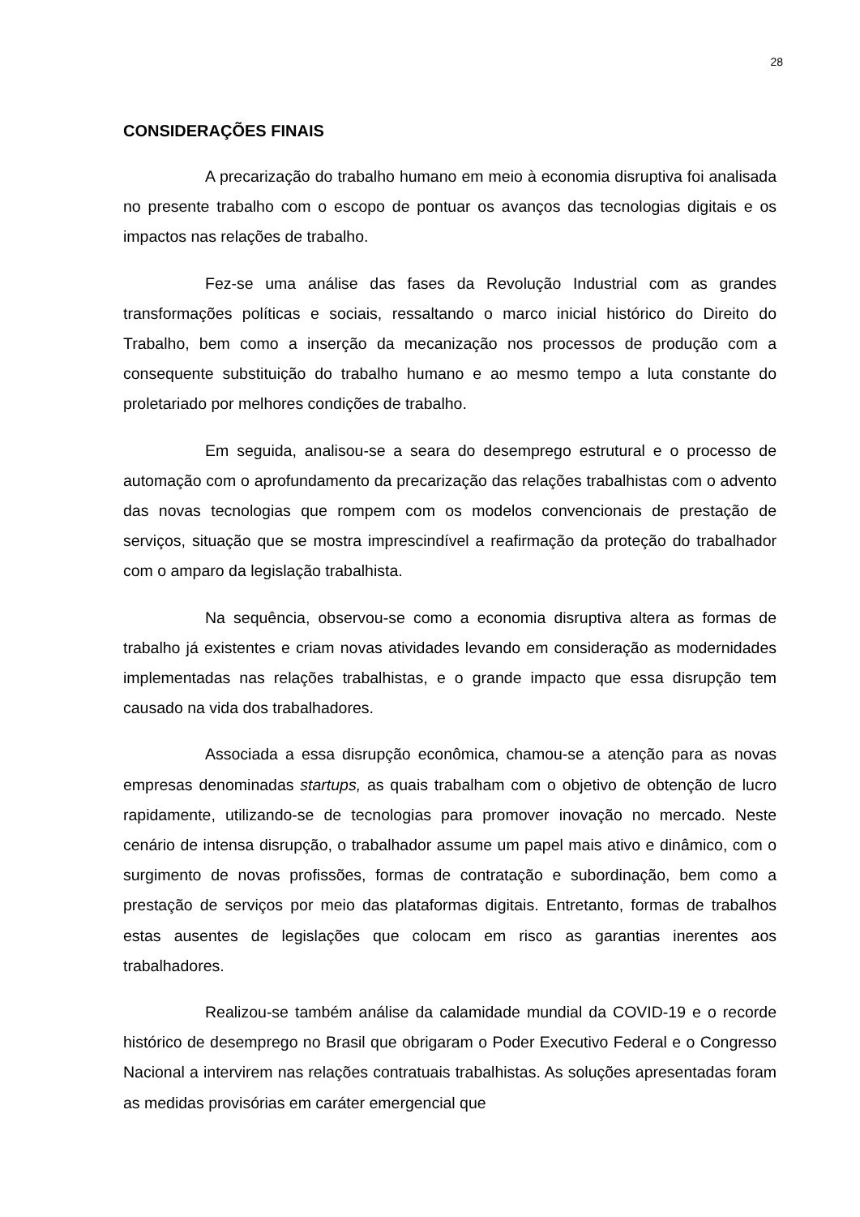28
CONSIDERAÇÕES FINAIS
A precarização do trabalho humano em meio à economia disruptiva foi analisada no presente trabalho com o escopo de pontuar os avanços das tecnologias digitais e os impactos nas relações de trabalho.
Fez-se uma análise das fases da Revolução Industrial com as grandes transformações políticas e sociais, ressaltando o marco inicial histórico do Direito do Trabalho, bem como a inserção da mecanização nos processos de produção com a consequente substituição do trabalho humano e ao mesmo tempo a luta constante do proletariado por melhores condições de trabalho.
Em seguida, analisou-se a seara do desemprego estrutural e o processo de automação com o aprofundamento da precarização das relações trabalhistas com o advento das novas tecnologias que rompem com os modelos convencionais de prestação de serviços, situação que se mostra imprescindível a reafirmação da proteção do trabalhador com o amparo da legislação trabalhista.
Na sequência, observou-se como a economia disruptiva altera as formas de trabalho já existentes e criam novas atividades levando em consideração as modernidades implementadas nas relações trabalhistas, e o grande impacto que essa disrupção tem causado na vida dos trabalhadores.
Associada a essa disrupção econômica, chamou-se a atenção para as novas empresas denominadas startups, as quais trabalham com o objetivo de obtenção de lucro rapidamente, utilizando-se de tecnologias para promover inovação no mercado. Neste cenário de intensa disrupção, o trabalhador assume um papel mais ativo e dinâmico, com o surgimento de novas profissões, formas de contratação e subordinação, bem como a prestação de serviços por meio das plataformas digitais. Entretanto, formas de trabalhos estas ausentes de legislações que colocam em risco as garantias inerentes aos trabalhadores.
Realizou-se também análise da calamidade mundial da COVID-19 e o recorde histórico de desemprego no Brasil que obrigaram o Poder Executivo Federal e o Congresso Nacional a intervirem nas relações contratuais trabalhistas. As soluções apresentadas foram as medidas provisórias em caráter emergencial que